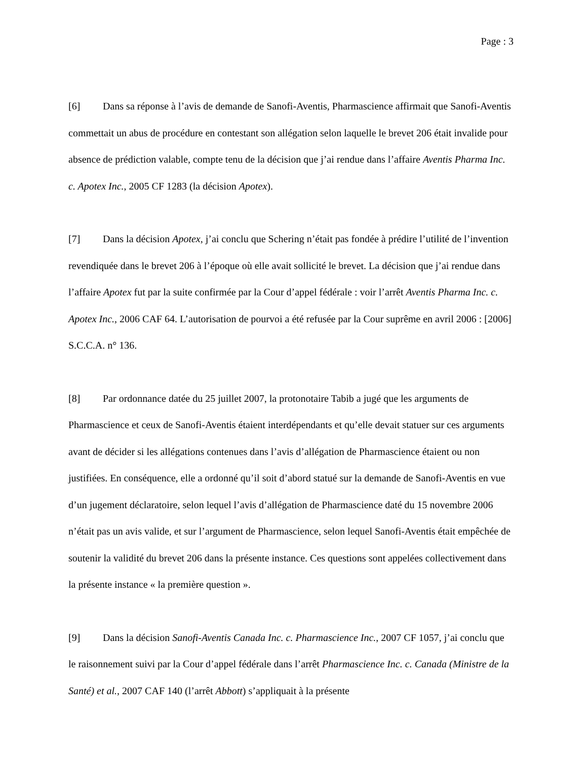Page : 3
[6] Dans sa réponse à l’avis de demande de Sanofi-Aventis, Pharmascience affirmait que Sanofi-Aventis commettait un abus de procédure en contestant son allégation selon laquelle le brevet 206 était invalide pour absence de prédiction valable, compte tenu de la décision que j’ai rendue dans l’affaire Aventis Pharma Inc. c. Apotex Inc., 2005 CF 1283 (la décision Apotex).
[7] Dans la décision Apotex, j’ai conclu que Schering n’était pas fondée à prédire l’utilité de l’invention revendiquée dans le brevet 206 à l’époque où elle avait sollicité le brevet. La décision que j’ai rendue dans l’affaire Apotex fut par la suite confirmée par la Cour d’appel fédérale : voir l’arrêt Aventis Pharma Inc. c. Apotex Inc., 2006 CAF 64. L’autorisation de pourvoi a été refusée par la Cour suprême en avril 2006 : [2006] S.C.C.A. n° 136.
[8] Par ordonnance datée du 25 juillet 2007, la protonotaire Tabib a jugé que les arguments de Pharmascience et ceux de Sanofi-Aventis étaient interdépendants et qu’elle devait statuer sur ces arguments avant de décider si les allégations contenues dans l’avis d’allégation de Pharmascience étaient ou non justifiées. En conséquence, elle a ordonné qu’il soit d’abord statué sur la demande de Sanofi-Aventis en vue d’un jugement déclaratoire, selon lequel l’avis d’allégation de Pharmascience daté du 15 novembre 2006 n’était pas un avis valide, et sur l’argument de Pharmascience, selon lequel Sanofi-Aventis était empêchée de soutenir la validité du brevet 206 dans la présente instance. Ces questions sont appelées collectivement dans la présente instance « la première question ».
[9] Dans la décision Sanofi-Aventis Canada Inc. c. Pharmascience Inc., 2007 CF 1057, j’ai conclu que le raisonnement suivi par la Cour d’appel fédérale dans l’arrêt Pharmascience Inc. c. Canada (Ministre de la Santé) et al., 2007 CAF 140 (l’arrêt Abbott) s’appliquait à la présente